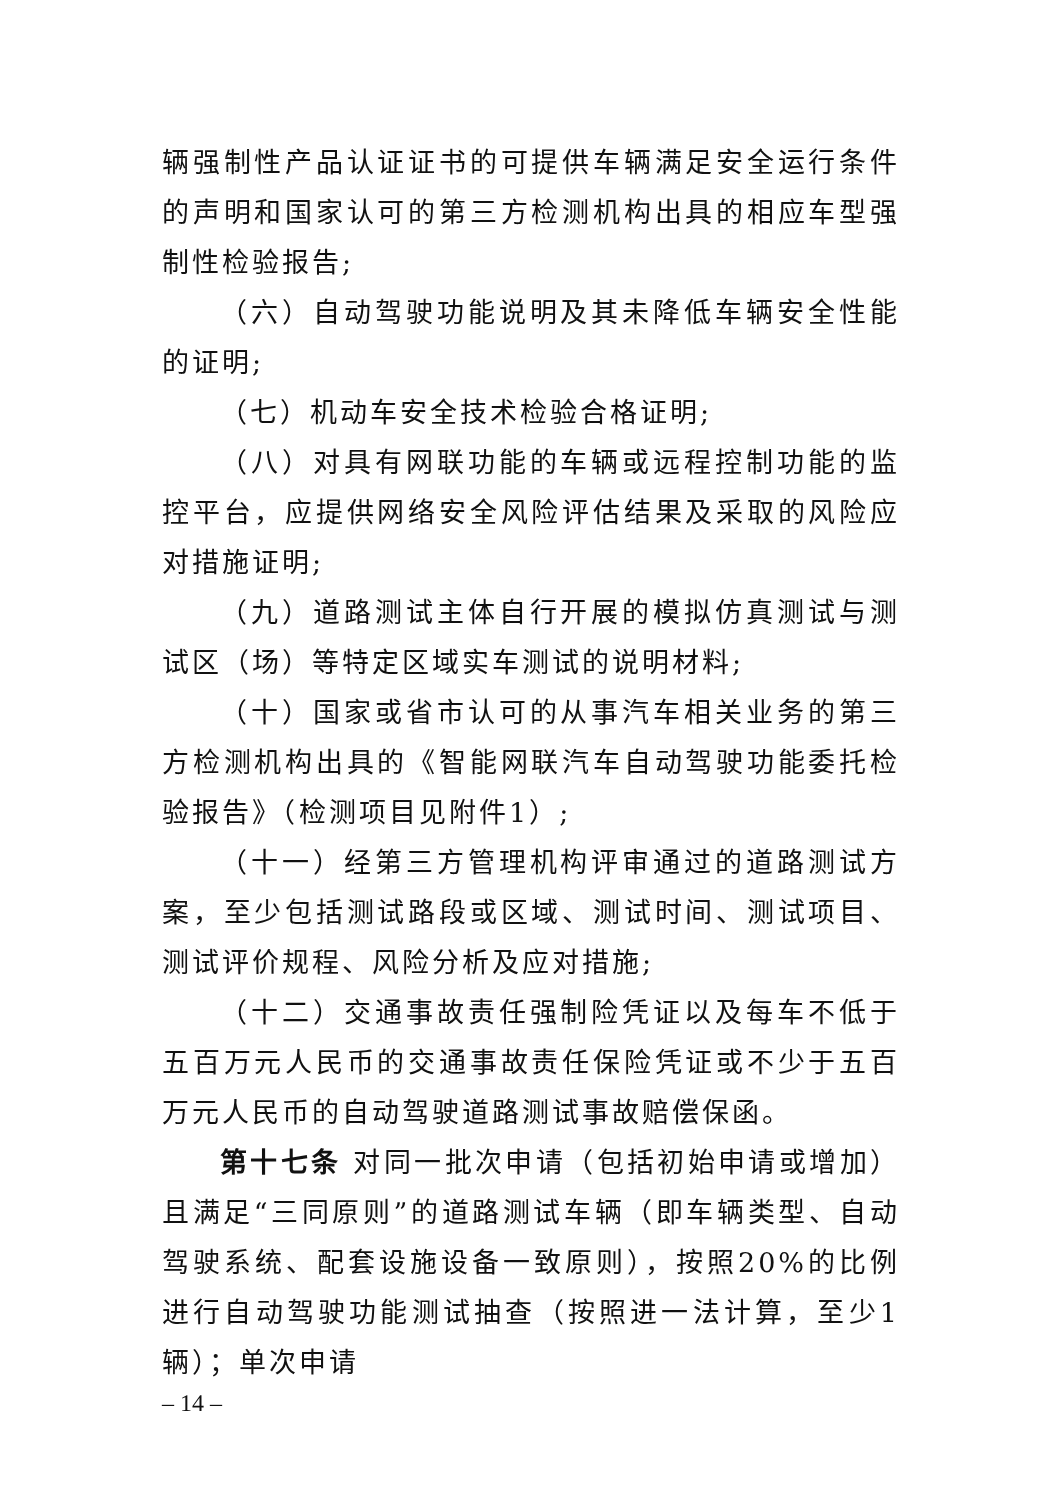辆强制性产品认证证书的可提供车辆满足安全运行条件的声明和国家认可的第三方检测机构出具的相应车型强制性检验报告;
（六）自动驾驶功能说明及其未降低车辆安全性能的证明;
（七）机动车安全技术检验合格证明;
（八）对具有网联功能的车辆或远程控制功能的监控平台，应提供网络安全风险评估结果及采取的风险应对措施证明;
（九）道路测试主体自行开展的模拟仿真测试与测试区（场）等特定区域实车测试的说明材料;
（十）国家或省市认可的从事汽车相关业务的第三方检测机构出具的《智能网联汽车自动驾驶功能委托检验报告》（检测项目见附件1）;
（十一）经第三方管理机构评审通过的道路测试方案，至少包括测试路段或区域、测试时间、测试项目、测试评价规程、风险分析及应对措施;
（十二）交通事故责任强制险凭证以及每车不低于五百万元人民币的交通事故责任保险凭证或不少于五百万元人民币的自动驾驶道路测试事故赔偿保函。
第十七条 对同一批次申请（包括初始申请或增加）且满足“三同原则”的道路测试车辆（即车辆类型、自动驾驶系统、配套设施设备一致原则），按照20%的比例进行自动驾驶功能测试抽查（按照进一法计算，至少1 辆）；单次申请
– 14 –